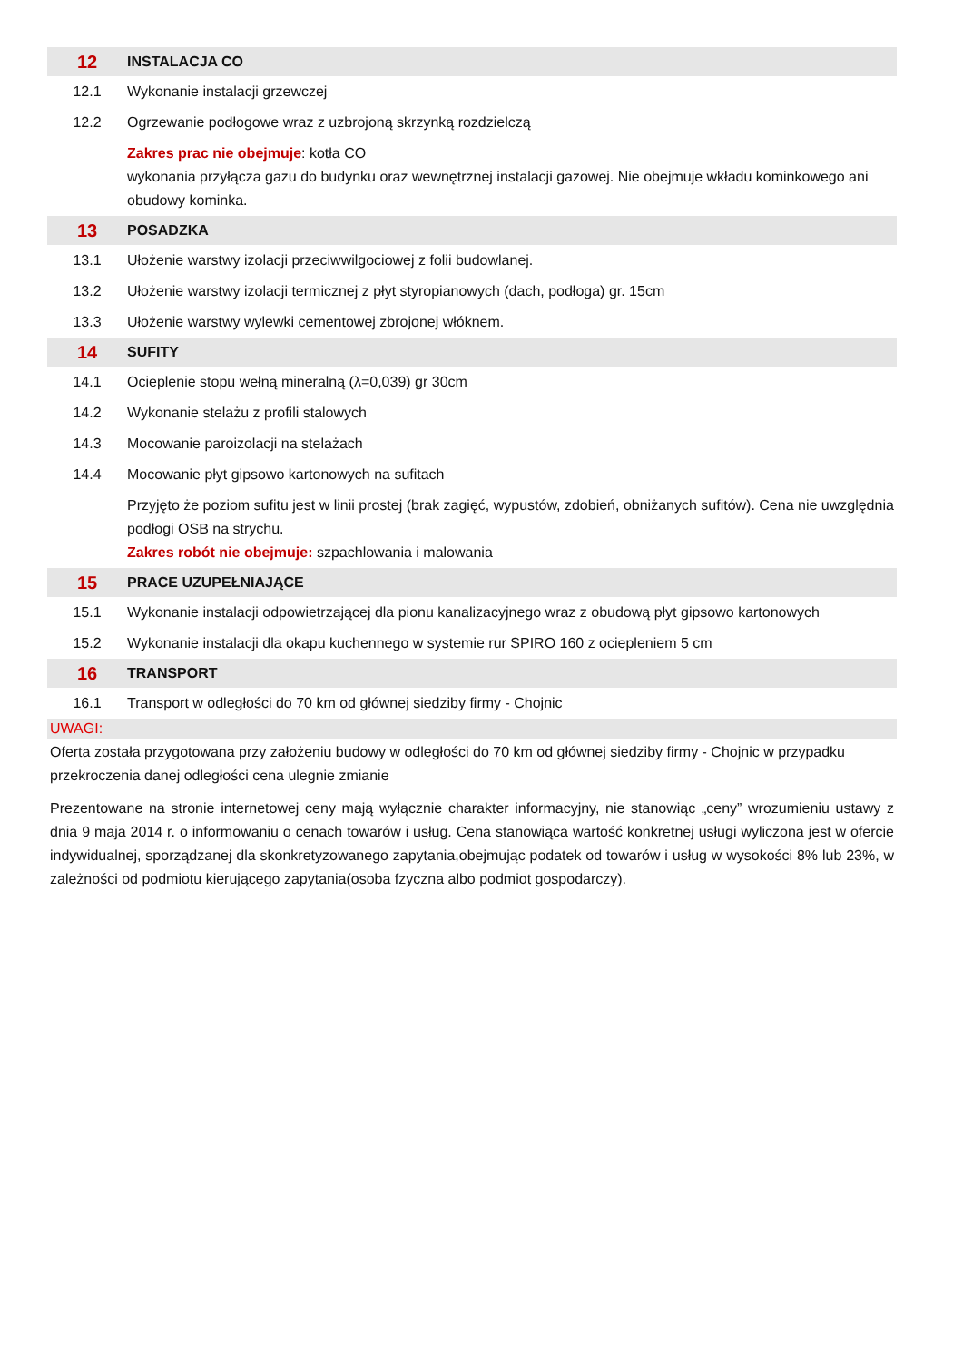| 12 | INSTALACJA CO |
| 12.1 | Wykonanie instalacji grzewczej |
| 12.2 | Ogrzewanie podłogowe wraz z uzbrojoną skrzynką rozdzielczą |
| | Zakres prac nie obejmuje : kotła CO wykonania przyłącza gazu do budynku oraz wewnętrznej instalacji gazowej. Nie obejmuje wkładu kominkowego ani obudowy kominka. |
| 13 | POSADZKA |
| 13.1 | Ułożenie warstwy izolacji przeciwwilgociowej z folii budowlanej. |
| 13.2 | Ułożenie warstwy izolacji termicznej z płyt styropianowych (dach, podłoga) gr. 15cm |
| 13.3 | Ułożenie warstwy wylewki cementowej zbrojonej włóknem. |
| 14 | SUFITY |
| 14.1 | Ocieplenie stopu wełną mineralną (λ=0,039) gr 30cm |
| 14.2 | Wykonanie stelażu z profili stalowych |
| 14.3 | Mocowanie paroizolacji na stelażach |
| 14.4 | Mocowanie płyt gipsowo kartonowych na sufitach |
| | Przyjęto że poziom sufitu jest w linii prostej (brak zagięć, wypustów, zdobień, obniżanych sufitów). Cena nie uwzględnia podłogi OSB na strychu. Zakres robót nie obejmuje: szpachlowania i malowania |
| 15 | PRACE UZUPEŁNIAJĄCE |
| 15.1 | Wykonanie instalacji odpowietrzającej dla pionu kanalizacyjnego wraz z obudową płyt gipsowo kartonowych |
| 15.2 | Wykonanie instalacji dla okapu kuchennego w systemie rur SPIRO 160 z ociepleniem 5 cm |
| 16 | TRANSPORT |
| 16.1 | Transport w odległości do 70 km od głównej siedziby firmy - Chojnic |
UWAGI:
Oferta została przygotowana przy założeniu budowy w odległości do 70 km od głównej siedziby firmy - Chojnic w przypadku przekroczenia danej odległości cena ulegnie zmianie
Prezentowane na stronie internetowej ceny mają wyłącznie charakter informacyjny, nie stanowiąc „ceny” wrozumieniu ustawy z dnia 9 maja 2014 r. o informowaniu o cenach towarów i usług. Cena stanowiąca wartość konkretnej usługi wyliczona jest w ofercie indywidualnej, sporządzanej dla skonkretyzowanego zapytania,obejmując podatek od towarów i usług w wysokości 8% lub 23%, w zależności od podmiotu kierującego zapytania(osoba fzyczna albo podmiot gospodarczy).